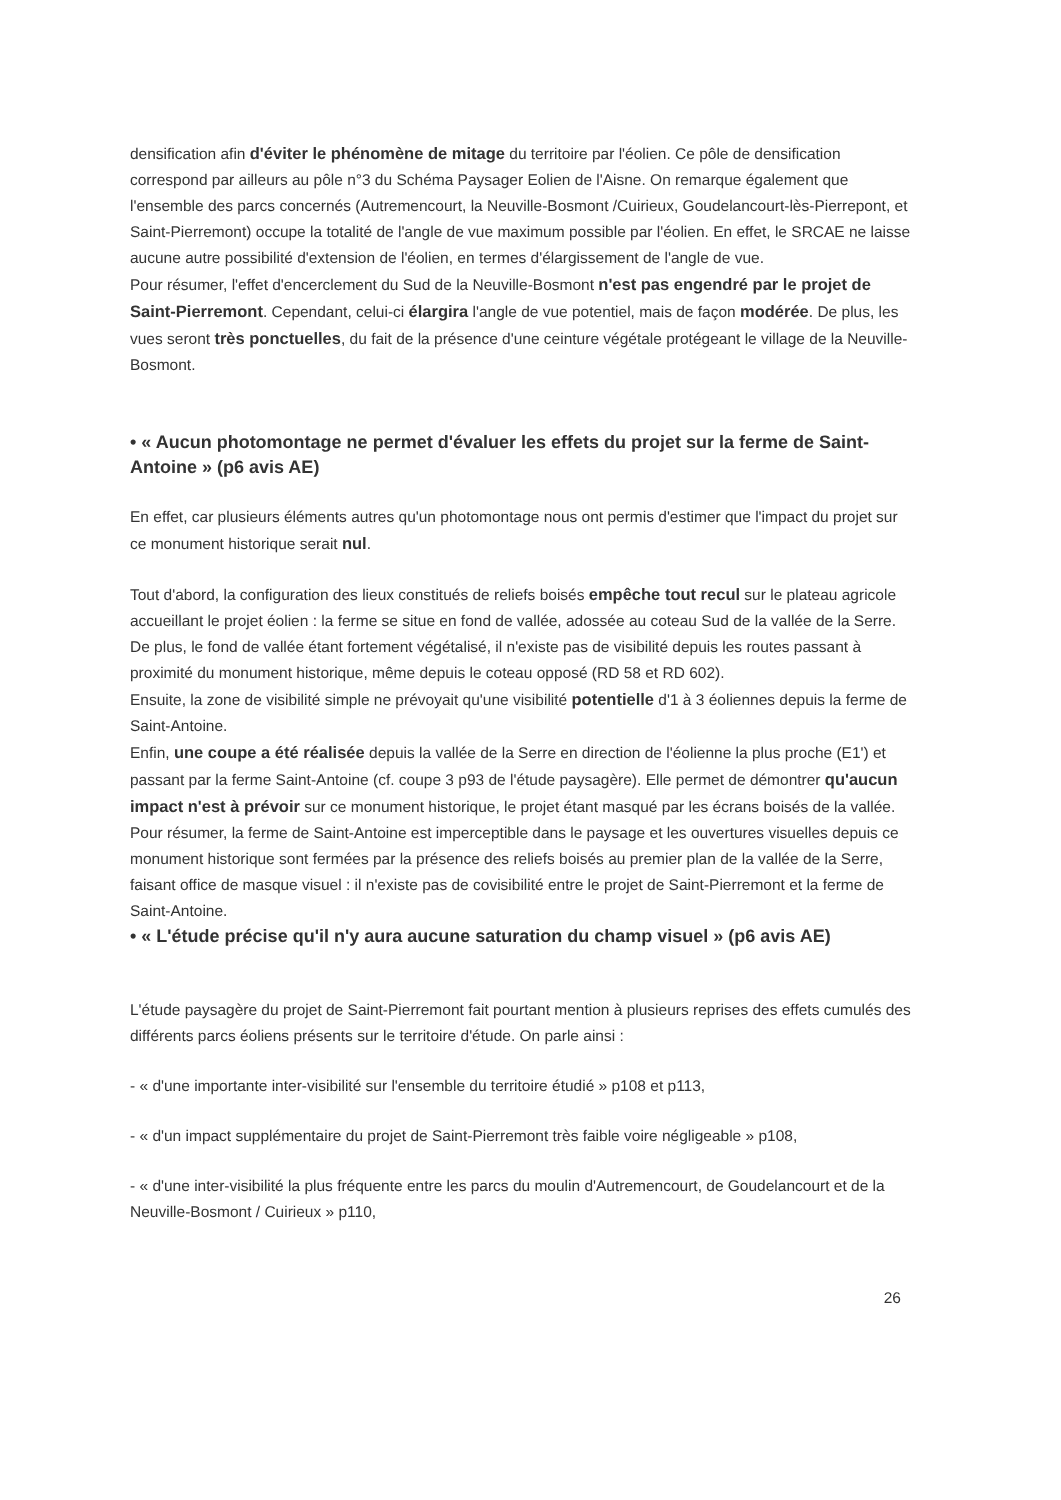densification afin d'éviter le phénomène de mitage du territoire par l'éolien. Ce pôle de densification correspond par ailleurs au pôle n°3 du Schéma Paysager Eolien de l'Aisne. On remarque également que l'ensemble des parcs concernés (Autremencourt, la Neuville-Bosmont /Cuirieux, Goudelancourt-lès-Pierrepont, et Saint-Pierremont) occupe la totalité de l'angle de vue maximum possible par l'éolien. En effet, le SRCAE ne laisse aucune autre possibilité d'extension de l'éolien, en termes d'élargissement de l'angle de vue.
Pour résumer, l'effet d'encerclement du Sud de la Neuville-Bosmont n'est pas engendré par le projet de Saint-Pierremont. Cependant, celui-ci élargira l'angle de vue potentiel, mais de façon modérée. De plus, les vues seront très ponctuelles, du fait de la présence d'une ceinture végétale protégeant le village de la Neuville-Bosmont.
• « Aucun photomontage ne permet d'évaluer les effets du projet sur la ferme de Saint-Antoine » (p6 avis AE)
En effet, car plusieurs éléments autres qu'un photomontage nous ont permis d'estimer que l'impact du projet sur ce monument historique serait nul.
Tout d'abord, la configuration des lieux constitués de reliefs boisés empêche tout recul sur le plateau agricole accueillant le projet éolien : la ferme se situe en fond de vallée, adossée au coteau Sud de la vallée de la Serre. De plus, le fond de vallée étant fortement végétalisé, il n'existe pas de visibilité depuis les routes passant à proximité du monument historique, même depuis le coteau opposé (RD 58 et RD 602).
Ensuite, la zone de visibilité simple ne prévoyait qu'une visibilité potentielle d'1 à 3 éoliennes depuis la ferme de Saint-Antoine.
Enfin, une coupe a été réalisée depuis la vallée de la Serre en direction de l'éolienne la plus proche (E1') et passant par la ferme Saint-Antoine (cf. coupe 3 p93 de l'étude paysagère). Elle permet de démontrer qu'aucun impact n'est à prévoir sur ce monument historique, le projet étant masqué par les écrans boisés de la vallée.
Pour résumer, la ferme de Saint-Antoine est imperceptible dans le paysage et les ouvertures visuelles depuis ce monument historique sont fermées par la présence des reliefs boisés au premier plan de la vallée de la Serre, faisant office de masque visuel : il n'existe pas de covisibilité entre le projet de Saint-Pierremont et la ferme de Saint-Antoine.
• « L'étude précise qu'il n'y aura aucune saturation du champ visuel » (p6 avis AE)
L'étude paysagère du projet de Saint-Pierremont fait pourtant mention à plusieurs reprises des effets cumulés des différents parcs éoliens présents sur le territoire d'étude. On parle ainsi :
- « d'une importante inter-visibilité sur l'ensemble du territoire étudié » p108 et p113,
- « d'un impact supplémentaire du projet de Saint-Pierremont très faible voire négligeable » p108,
- « d'une inter-visibilité la plus fréquente entre les parcs du moulin d'Autremencourt, de Goudelancourt et de la Neuville-Bosmont / Cuirieux » p110,
26